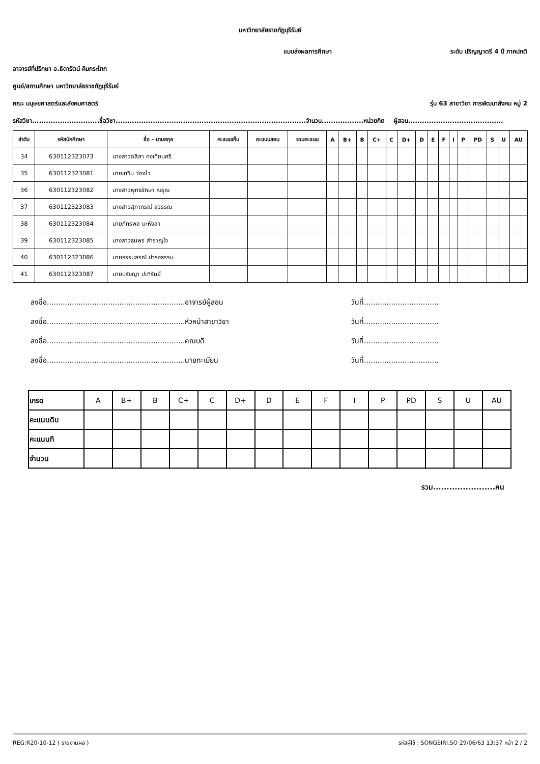มหาวิทยาลัยราชภัฏบุรีรัมย์
แบบส่งผลการศึกษา ระดับ ปริญญาตรี 4 ปี ภาคปกติ
อาจารย์ที่ปรึกษา อ.ธิดารัตน์ คีมกระโทก
ศูนย์/สถานศึกษา มหาวิทยาลัยราชภัฏบุรีรัมย์
คณะ มนุษยศาสตร์และสังคมศาสตร์ รุ่น 63 สาขาวิชา การพัฒนาสังคม หมู่ 2
รหัสวิชา.............................ชื่อวิชา..................................................................................จำนวน..................หน่วยกิต ผู้สอน.........................................
| ลำดับ | รหัสนักศึกษา | ชื่อ - นามสกุล | คะแนนเก็บ | คะแนนสอบ | รวมคะแนน | A | B+ | B | C+ | C | D+ | D | E | F | I | P | PD | S | U | AU |
| --- | --- | --- | --- | --- | --- | --- | --- | --- | --- | --- | --- | --- | --- | --- | --- | --- | --- | --- | --- | --- |
| 34 | 630112323073 | นางสาวอลิสา คงเทียมศรี | | | | | | | | | | | | | | | | | | |
| 35 | 630112323081 | นายเทวิน ว่องไว | | | | | | | | | | | | | | | | | | |
| 36 | 630112323082 | นางสาวพุทธรักษา ณรุณ | | | | | | | | | | | | | | | | | | |
| 37 | 630112323083 | นางสาวสุภาภรณ์ สุวรรณ | | | | | | | | | | | | | | | | | | |
| 38 | 630112323084 | นายภัทรพล มะหังสา | | | | | | | | | | | | | | | | | | |
| 39 | 630112323085 | นางสาวธนพร สำราญใจ | | | | | | | | | | | | | | | | | | |
| 40 | 630112323086 | นายธรรมสรณ์ บำรุงธรรม | | | | | | | | | | | | | | | | | | |
| 41 | 630112323087 | นายปรัชญา ปะทิรัมย์ | | | | | | | | | | | | | | | | | | |
ลงชื่อ.............................................................อาจารย์ผู้สอน วันที่.................................
ลงชื่อ.............................................................หัวหน้าสาขาวิชา วันที่.................................
ลงชื่อ.............................................................คณบดี วันที่.................................
ลงชื่อ.............................................................นายทะเบียน วันที่.................................
| เกรด | A | B+ | B | C+ | C | D+ | D | E | F | I | P | PD | S | U | AU |
| คะแนนดิบ | | | | | | | | | | | | | | | |
| คะแนนที | | | | | | | | | | | | | | | |
| จำนวน | | | | | | | | | | | | | | | |
รวม.......................คน
REG:R20-10-12 ( รายงานผล ) รหัสผู้ใช้ : SONGSIRI.SO 29/06/63 13:37 หน้า 2 / 2